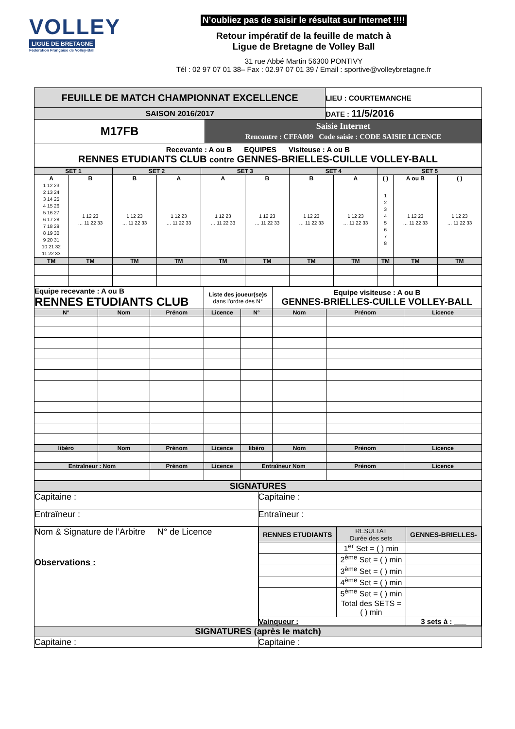VOLLEY
LIGUE DE BRETAGNE
Fédération Française de Volley-Ball
N’oubliez pas de saisir le résultat sur Internet !!!!
Retour impératif de la feuille de match à
Ligue de Bretagne de Volley Ball
31 rue Abbé Martin 56300 PONTIVY
Tél : 02 97 07 01 38– Fax : 02.97 07 01 39 / Email : sportive@volleybretagne.fr
| FEUILLE DE MATCH CHAMPIONNAT EXCELLENCE | | LIEU : COURTEMANCHE |
| SAISON 2016/2017 | | DATE : 11/5/2016 |
| M17FB | Saisie Internet Rencontre : CFFA009 Code saisie : CODE SAISIE LICENCE | |
| Recevante : A ou B EQUIPES Visiteuse : A ou B RENNES ETUDIANTS CLUB contre GENNES-BRIELLES-CUILLE VOLLEY-BALL | | |
| SET 1 | | SET 2 | | SET 3 | | SET 4 | | SET 5 | | |
| A | B | B | A | A | B | B | A | ( ) | A ou B | ( ) |
| 1 12 23 2 13 24 3 14 25 4 15 26 5 16 27 6 17 28 7 18 29 8 19 30 9 20 31 10 21 32 11 22 33 | 1 12 23 … 11 22 33 | 1 12 23 … 11 22 33 | 1 12 23 … 11 22 33 | 1 12 23 … 11 22 33 | 1 12 23 … 11 22 33 | 1 12 23 … 11 22 33 | 1 12 23 … 11 22 33 | 1 2 3 4 5 6 7 8 | 1 12 23 … 11 22 33 | 1 12 23 … 11 22 33 |
| TM | TM | TM | TM | TM | TM | TM | TM | TM | TM | TM |
| Equipe recevante : A ou B RENNES ETUDIANTS CLUB | | | Liste des joueur(se)s dans l’ordre des N° | | Equipe visiteuse : A ou B GENNES-BRIELLES-CUILLE VOLLEY-BALL | | |
| N° | Nom | Prénom | Licence | N° | Nom | Prénom | Licence |
| libéro | Nom | Prénom | Licence | libéro | Nom | Prénom | Licence |
| Entraîneur : Nom | | Prénom | Licence | Entraîneur Nom | | Prénom | Licence |
| SIGNATURES | |
| Capitaine : | Capitaine : |
| Entraîneur : | Entraîneur : |
| Nom & Signature de l’Arbitre N° de Licence Observations : | / RENNES ETUDIANTS / RESULTAT Durée des sets / GENNES-BRIELLES- / / / 1<sup>er</sup> Set = ( ) min / / / / 2<sup>ème</sup> Set = ( ) min / / / / 3<sup>ème</sup> Set = ( ) min / / / / 4<sup>ème</sup> Set = ( ) min / / / / 5<sup>ème</sup> Set = ( ) min / / / / Total des SETS = ( ) min / / / Vainqueur : / / 3 sets à : ___ / |
| SIGNATURES (après le match) | |
| Capitaine : | Capitaine : |